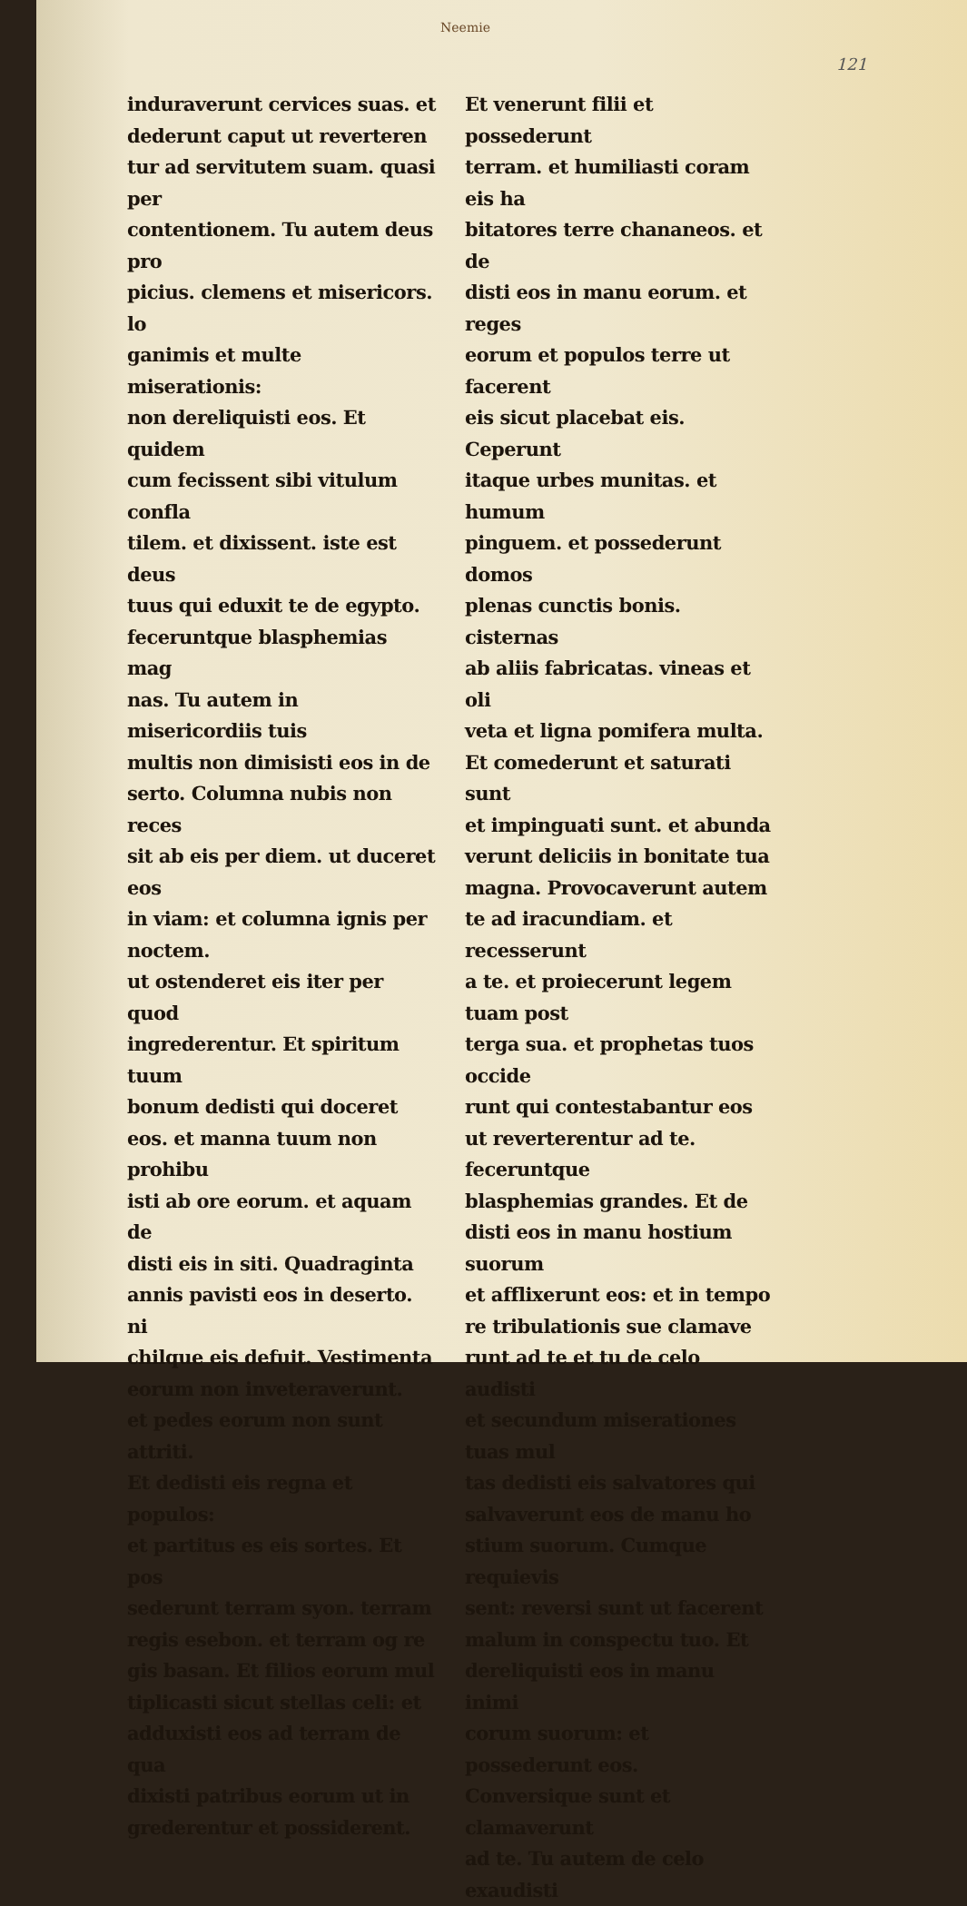Neemie
121
induraverunt cervices suas. et
dederunt caput ut reverteren
tur ad servitutem suam. quasi per
contentionem. Tu autem deus pro
picius. clemens et misericors. lo
ganimis et multe miserationis:
non dereliquisti eos. Et quidem
cum fecissent sibi vitulum confla
tilem. et dixissent. iste est deus
tuus qui eduxit te de egypto.
feceruntque blasphemias mag
nas. Tu autem in misericordiis tuis
multis non dimisisti eos in de
serto. Columna nubis non reces
sit ab eis per diem. ut duceret eos
in viam: et columna ignis per noctem.
ut ostenderet eis iter per quod
ingrederentur. Et spiritum tuum
bonum dedisti qui doceret
eos. et manna tuum non prohibu
isti ab ore eorum. et aquam de
disti eis in siti. Quadraginta
annis pavisti eos in deserto. ni
chilque eis defuit. Vestimenta
eorum non inveteraverunt.
et pedes eorum non sunt attriti.
Et dedisti eis regna et populos:
et partitus es eis sortes. Et pos
sederunt terram syon. terram
regis esebon. et terram og re
gis basan. Et filios eorum mul
tiplicasti sicut stellas celi: et
adduxisti eos ad terram de qua
dixisti patribus eorum ut in
grederentur et possiderent.
Et venerunt filii et possederunt
terram. et humiliasti coram eis ha
bitatores terre chananeos. et de
disti eos in manu eorum. et reges
eorum et populos terre ut facerent
eis sicut placebat eis. Ceperunt
itaque urbes munitas. et humum
pinguem. et possederunt domos
plenas cunctis bonis. cisternas
ab aliis fabricatas. vineas et oli
veta et ligna pomifera multa.
Et comederunt et saturati sunt
et impinguati sunt. et abunda
verunt deliciis in bonitate tua
magna. Provocaverunt autem
te ad iracundiam. et recesserunt
a te. et proiecerunt legem tuam post
terga sua. et prophetas tuos occide
runt qui contestabantur eos
ut reverterentur ad te. feceruntque
blasphemias grandes. Et de
disti eos in manu hostium suorum
et afflixerunt eos: et in tempo
re tribulationis sue clamave
runt ad te et tu de celo audisti
et secundum miserationes tuas mul
tas dedisti eis salvatores qui
salvaverunt eos de manu ho
stium suorum. Cumque requievis
sent: reversi sunt ut facerent
malum in conspectu tuo. Et
dereliquisti eos in manu inimi
corum suorum: et possederunt eos.
Conversique sunt et clamaverunt
ad te. Tu autem de celo exaudisti